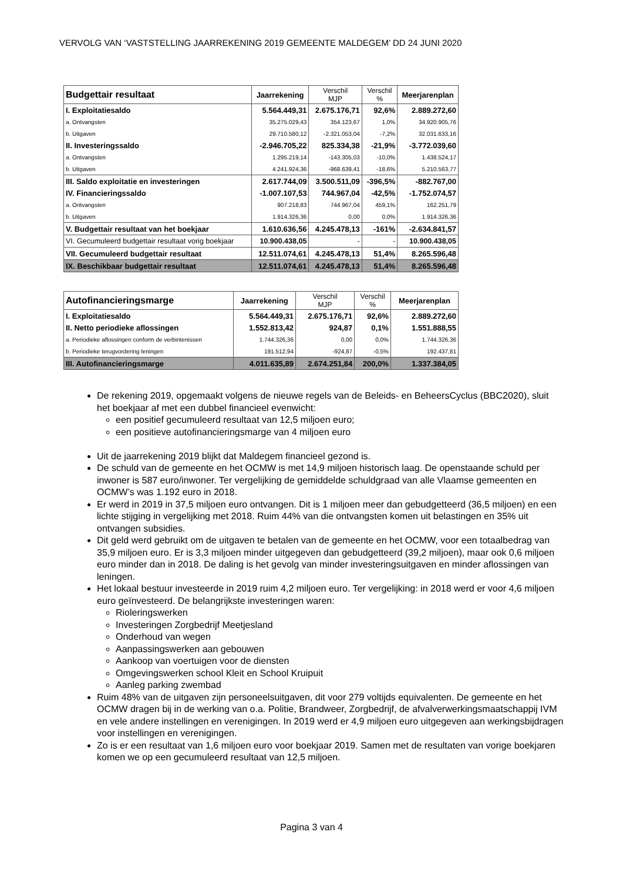VERVOLG VAN ‘VASTSTELLING JAARREKENING 2019 GEMEENTE MALDEGEM’ DD 24 JUNI 2020
| Budgettair resultaat | Jaarrekening | Verschil MJP | Verschil % | Meerjarenplan |
| --- | --- | --- | --- | --- |
| I. Exploitatiesaldo | 5.564.449,31 | 2.675.176,71 | 92,6% | 2.889.272,60 |
| a. Ontvangsten | 35.275.029,43 | 354.123,67 | 1,0% | 34.920.905,76 |
| b. Uitgaven | 29.710.580,12 | -2.321.053,04 | -7,2% | 32.031.633,16 |
| II. Investeringssaldo | -2.946.705,22 | 825.334,38 | -21,9% | -3.772.039,60 |
| a. Ontvangsten | 1.295.219,14 | -143.305,03 | -10,0% | 1.438.524,17 |
| b. Uitgaven | 4.241.924,36 | -968.639,41 | -18,6% | 5.210.563,77 |
| III. Saldo exploitatie en investeringen | 2.617.744,09 | 3.500.511,09 | -396,5% | -882.767,00 |
| IV. Financieringssaldo | -1.007.107,53 | 744.967,04 | -42,5% | -1.752.074,57 |
| a. Ontvangsten | 907.218,83 | 744.967,04 | 459,1% | 162.251,79 |
| b. Uitgaven | 1.914.326,36 | 0,00 | 0,0% | 1.914.326,36 |
| V. Budgettair resultaat van het boekjaar | 1.610.636,56 | 4.245.478,13 | -161% | -2.634.841,57 |
| VI. Gecumuleerd budgettair resultaat vorig boekjaar | 10.900.438,05 | - | - | 10.900.438,05 |
| VII. Gecumuleerd budgettair resultaat | 12.511.074,61 | 4.245.478,13 | 51,4% | 8.265.596,48 |
| IX. Beschikbaar budgettair resultaat | 12.511.074,61 | 4.245.478,13 | 51,4% | 8.265.596,48 |
| Autofinancieringsmarge | Jaarrekening | Verschil MJP | Verschil % | Meerjarenplan |
| --- | --- | --- | --- | --- |
| I. Exploitatiesaldo | 5.564.449,31 | 2.675.176,71 | 92,6% | 2.889.272,60 |
| II. Netto periodieke aflossingen | 1.552.813,42 | 924,87 | 0,1% | 1.551.888,55 |
| a. Periodieke aflossingen conform de verbintenissen | 1.744.326,36 | 0,00 | 0,0% | 1.744.326,36 |
| b. Periodieke terugvordering leningen | 191.512,94 | -924,87 | -0,5% | 192.437,81 |
| III. Autofinancieringsmarge | 4.011.635,89 | 2.674.251,84 | 200,0% | 1.337.384,05 |
De rekening 2019, opgemaakt volgens de nieuwe regels van de Beleids- en BeheersCyclus (BBC2020), sluit het boekjaar af met een dubbel financieel evenwicht:
een positief gecumuleerd resultaat van 12,5 miljoen euro;
een positieve autofinancieringsmarge van 4 miljoen euro
Uit de jaarrekening 2019 blijkt dat Maldegem financieel gezond is.
De schuld van de gemeente en het OCMW is met 14,9 miljoen historisch laag. De openstaande schuld per inwoner is 587 euro/inwoner. Ter vergelijking de gemiddelde schuldgraad van alle Vlaamse gemeenten en OCMW’s was 1.192 euro in 2018.
Er werd in 2019 in 37,5 miljoen euro ontvangen. Dit is 1 miljoen meer dan gebudgetteerd (36,5 miljoen) en een lichte stijging in vergelijking met 2018. Ruim 44% van die ontvangsten komen uit belastingen en 35% uit ontvangen subsidies.
Dit geld werd gebruikt om de uitgaven te betalen van de gemeente en het OCMW, voor een totaalbedrag van 35,9 miljoen euro. Er is 3,3 miljoen minder uitgegeven dan gebudgetteerd (39,2 miljoen), maar ook 0,6 miljoen euro minder dan in 2018. De daling is het gevolg van minder investeringsuitgaven en minder aflossingen van leningen.
Het lokaal bestuur investeerde in 2019 ruim 4,2 miljoen euro. Ter vergelijking: in 2018 werd er voor 4,6 miljoen euro geïnvesteerd. De belangrijkste investeringen waren:
Rioleringswerken
Investeringen Zorgbedrijf Meetjesland
Onderhoud van wegen
Aanpassingswerken aan gebouwen
Aankoop van voertuigen voor de diensten
Omgevingswerken school Kleit en School Kruipuit
Aanleg parking zwembad
Ruim 48% van de uitgaven zijn personeelsuitgaven, dit voor 279 voltijds equivalenten. De gemeente en het OCMW dragen bij in de werking van o.a. Politie, Brandweer, Zorgbedrijf, de afvalverwerkingsmaatschappij IVM en vele andere instellingen en verenigingen. In 2019 werd er 4,9 miljoen euro uitgegeven aan werkingsbijdragen voor instellingen en verenigingen.
Zo is er een resultaat van 1,6 miljoen euro voor boekjaar 2019. Samen met de resultaten van vorige boekjaren komen we op een gecumuleerd resultaat van 12,5 miljoen.
Pagina 3 van 4